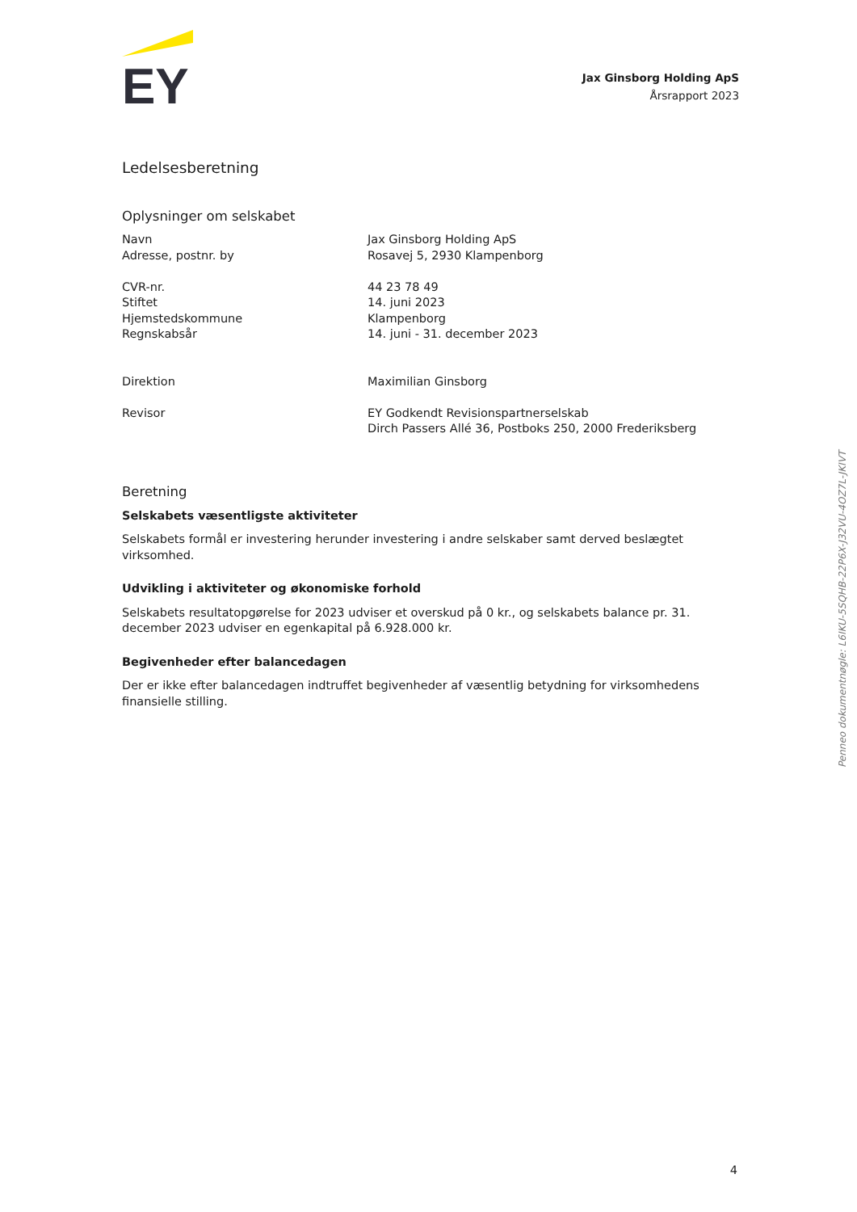EY
Jax Ginsborg Holding ApS
Årsrapport 2023
Ledelsesberetning
Oplysninger om selskabet
Navn Jax Ginsborg Holding ApS
Adresse, postnr. by Rosavej 5, 2930 Klampenborg
CVR-nr. 44 23 78 49
Stiftet 14. juni 2023
Hjemstedskommune Klampenborg
Regnskabsår 14. juni - 31. december 2023
Direktion Maximilian Ginsborg
Revisor EY Godkendt Revisionspartnerselskab
Dirch Passers Allé 36, Postboks 250, 2000 Frederiksberg
Beretning
Selskabets væsentligste aktiviteter
Selskabets formål er investering herunder investering i andre selskaber samt derved beslægtet virksomhed.
Udvikling i aktiviteter og økonomiske forhold
Selskabets resultatopgørelse for 2023 udviser et overskud på 0 kr., og selskabets balance pr. 31. december 2023 udviser en egenkapital på 6.928.000 kr.
Begivenheder efter balancedagen
Der er ikke efter balancedagen indtruffet begivenheder af væsentlig betydning for virksomhedens finansielle stilling.
Penneo dokumentnøgle: L6IKU-5SQHB-22P6X-J32VU-4OZ7L-JKIVT
4